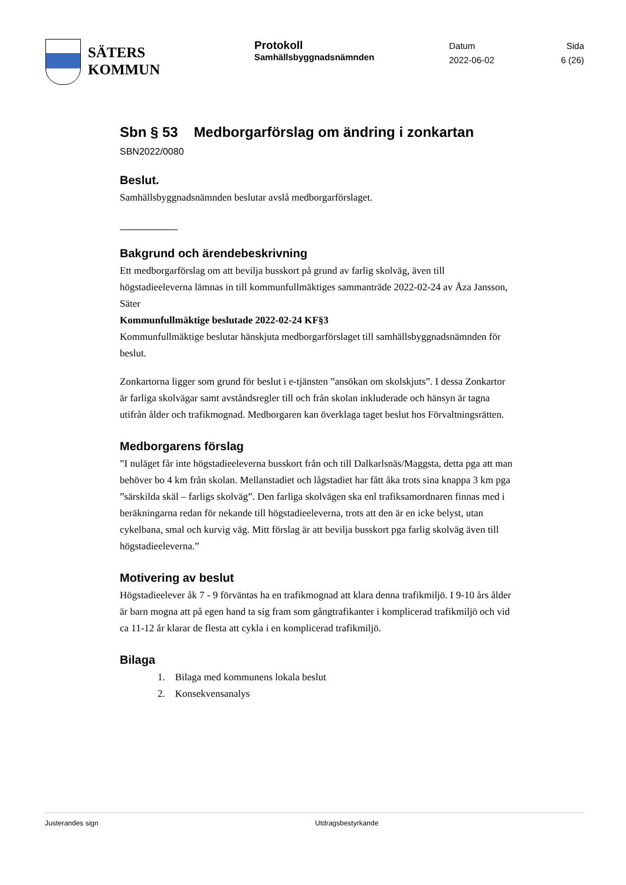SÄTERS
KOMMUN
Protokoll
Samhällsbyggnadsnämnden
Datum
2022-06-02
Sida
6 (26)
Sbn § 53 Medborgarförslag om ändring i zonkartan
SBN2022/0080
Beslut.
Samhällsbyggnadsnämnden beslutar avslå medborgarförslaget.
Bakgrund och ärendebeskrivning
Ett medborgarförslag om att bevilja busskort på grund av farlig skolväg, även till högstadieeleverna lämnas in till kommunfullmäktiges sammanträde 2022-02-24 av Åza Jansson, Säter
Kommunfullmäktige beslutade 2022-02-24 KF§3
Kommunfullmäktige beslutar hänskjuta medborgarförslaget till samhällsbyggnadsnämnden för beslut.
Zonkartorna ligger som grund för beslut i e-tjänsten ”ansökan om skolskjuts”. I dessa Zonkartor är farliga skolvägar samt avståndsregler till och från skolan inkluderade och hänsyn är tagna utifrån ålder och trafikmognad. Medborgaren kan överklaga taget beslut hos Förvaltningsrätten.
Medborgarens förslag
”I nuläget får inte högstadieeleverna busskort från och till Dalkarlsnäs/Maggsta, detta pga att man behöver bo 4 km från skolan. Mellanstadiet och lågstadiet har fått åka trots sina knappa 3 km pga ”särskilda skäl – farligs skolväg”. Den farliga skolvägen ska enl trafiksamordnaren finnas med i beräkningarna redan för nekande till högstadieeleverna, trots att den är en icke belyst, utan cykelbana, smal och kurvig väg. Mitt förslag är att bevilja busskort pga farlig skolväg även till högstadieeleverna.”
Motivering av beslut
Högstadieelever åk 7 - 9 förväntas ha en trafikmognad att klara denna trafikmiljö. I 9-10 års ålder är barn mogna att på egen hand ta sig fram som gångtrafikanter i komplicerad trafikmiljö och vid ca 11-12 år klarar de flesta att cykla i en komplicerad trafikmiljö.
Bilaga
1. Bilaga med kommunens lokala beslut
2. Konsekvensanalys
Justerandes sign Utdragsbestyrkande